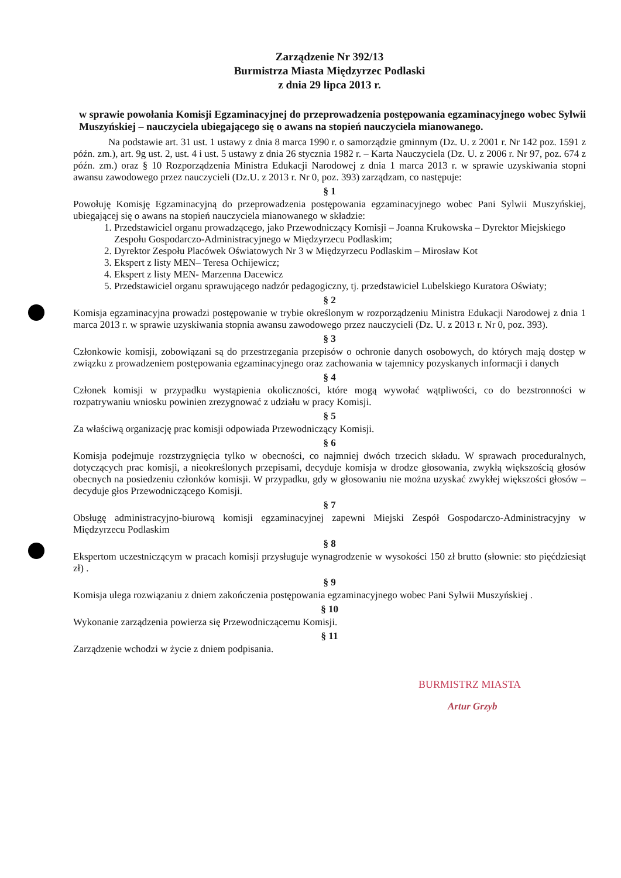Zarządzenie Nr 392/13
Burmistrza Miasta Międzyrzec Podlaski
z dnia 29 lipca 2013 r.
w sprawie powołania Komisji Egzaminacyjnej do przeprowadzenia postępowania egzaminacyjnego wobec Sylwii Muszyńskiej – nauczyciela ubiegającego się o awans na stopień nauczyciela mianowanego.
Na podstawie art. 31 ust. 1 ustawy z dnia 8 marca 1990 r. o samorządzie gminnym (Dz. U. z 2001 r. Nr 142 poz. 1591 z późn. zm.), art. 9g ust. 2, ust. 4 i ust. 5 ustawy z dnia 26 stycznia 1982 r. – Karta Nauczyciela (Dz. U. z 2006 r. Nr 97, poz. 674 z późn. zm.) oraz § 10 Rozporządzenia Ministra Edukacji Narodowej z dnia 1 marca 2013 r. w sprawie uzyskiwania stopni awansu zawodowego przez nauczycieli (Dz.U. z 2013 r. Nr 0, poz. 393) zarządzam, co następuje:
§ 1
Powołuję Komisję Egzaminacyjną do przeprowadzenia postępowania egzaminacyjnego wobec Pani Sylwii Muszyńskiej, ubiegającej się o awans na stopień nauczyciela mianowanego w składzie:
1. Przedstawiciel organu prowadzącego, jako Przewodniczący Komisji – Joanna Krukowska – Dyrektor Miejskiego Zespołu Gospodarczo-Administracyjnego w Międzyrzecu Podlaskim;
2. Dyrektor Zespołu Placówek Oświatowych Nr 3 w Międzyrzecu Podlaskim – Mirosław Kot
3. Ekspert z listy MEN– Teresa Ochijewicz;
4. Ekspert z listy MEN- Marzenna Dacewicz
5. Przedstawiciel organu sprawującego nadzór pedagogiczny, tj. przedstawiciel Lubelskiego Kuratora Oświaty;
§ 2
Komisja egzaminacyjna prowadzi postępowanie w trybie określonym w rozporządzeniu Ministra Edukacji Narodowej z dnia 1 marca 2013 r. w sprawie uzyskiwania stopnia awansu zawodowego przez nauczycieli (Dz. U. z 2013 r. Nr 0, poz. 393).
§ 3
Członkowie komisji, zobowiązani są do przestrzegania przepisów o ochronie danych osobowych, do których mają dostęp w związku z prowadzeniem postępowania egzaminacyjnego oraz zachowania w tajemnicy pozyskanych informacji i danych
§ 4
Członek komisji w przypadku wystąpienia okoliczności, które mogą wywołać wątpliwości, co do bezstronności w rozpatrywaniu wniosku powinien zrezygnować z udziału w pracy Komisji.
§ 5
Za właściwą organizację prac komisji odpowiada Przewodniczący Komisji.
§ 6
Komisja podejmuje rozstrzygnięcia tylko w obecności, co najmniej dwóch trzecich składu. W sprawach proceduralnych, dotyczących prac komisji, a nieokreślonych przepisami, decyduje komisja w drodze głosowania, zwykłą większością głosów obecnych na posiedzeniu członków komisji. W przypadku, gdy w głosowaniu nie można uzyskać zwykłej większości głosów – decyduje głos Przewodniczącego Komisji.
§ 7
Obsługę administracyjno-biurową komisji egzaminacyjnej zapewni Miejski Zespół Gospodarczo-Administracyjny w Międzyrzecu Podlaskim
§ 8
Ekspertom uczestniczącym w pracach komisji przysługuje wynagrodzenie w wysokości 150 zł brutto (słownie: sto pięćdziesiąt zł) .
§ 9
Komisja ulega rozwiązaniu z dniem zakończenia postępowania egzaminacyjnego wobec Pani Sylwii Muszyńskiej .
§ 10
Wykonanie zarządzenia powierza się Przewodniczącemu Komisji.
§ 11
Zarządzenie wchodzi w życie z dniem podpisania.
BURMISTRZ MIASTA
Artur Grzyb